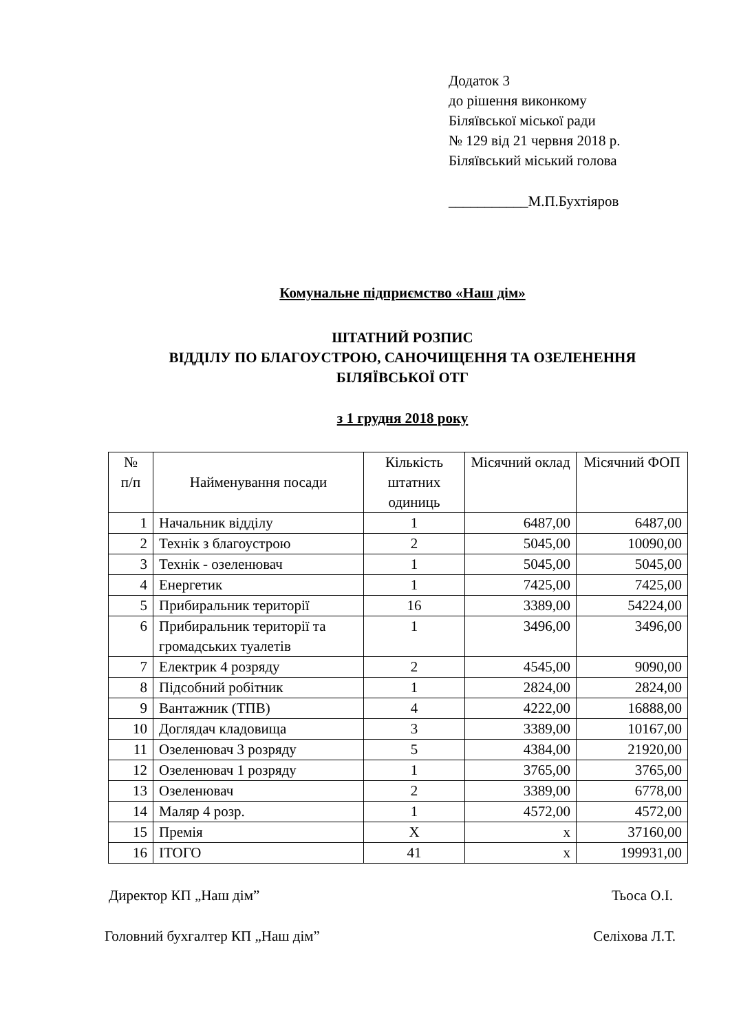Додаток 3
до рішення виконкому
Біляївської міської ради
№ 129 від 21 червня 2018 р.
Біляївський міський голова
___________М.П.Бухтіяров
Комунальне підприємство «Наш дім»
ШТАТНИЙ РОЗПИС
ВІДДІЛУ ПО БЛАГОУСТРОЮ, САНОЧИЩЕННЯ ТА ОЗЕЛЕНЕННЯ
БІЛЯЇВСЬКОЇ ОТГ
з 1 грудня 2018 року
| № п/п | Найменування посади | Кількість штатних одиниць | Місячний оклад | Місячний ФОП |
| --- | --- | --- | --- | --- |
| 1 | Начальник відділу | 1 | 6487,00 | 6487,00 |
| 2 | Технік з благоустрою | 2 | 5045,00 | 10090,00 |
| 3 | Технік - озеленювач | 1 | 5045,00 | 5045,00 |
| 4 | Енергетик | 1 | 7425,00 | 7425,00 |
| 5 | Прибиральник території | 16 | 3389,00 | 54224,00 |
| 6 | Прибиральник території та громадських туалетів | 1 | 3496,00 | 3496,00 |
| 7 | Електрик 4 розряду | 2 | 4545,00 | 9090,00 |
| 8 | Підсобний робітник | 1 | 2824,00 | 2824,00 |
| 9 | Вантажник (ТПВ) | 4 | 4222,00 | 16888,00 |
| 10 | Доглядач кладовища | 3 | 3389,00 | 10167,00 |
| 11 | Озеленювач 3 розряду | 5 | 4384,00 | 21920,00 |
| 12 | Озеленювач 1 розряду | 1 | 3765,00 | 3765,00 |
| 13 | Озеленювач | 2 | 3389,00 | 6778,00 |
| 14 | Маляр 4 розр. | 1 | 4572,00 | 4572,00 |
| 15 | Премія | X | x | 37160,00 |
| 16 | ІТОГО | 41 | x | 199931,00 |
Директор КП „Наш дім” Тьоса О.І.
Головний бухгалтер КП „Наш дім” Селіхова Л.Т.